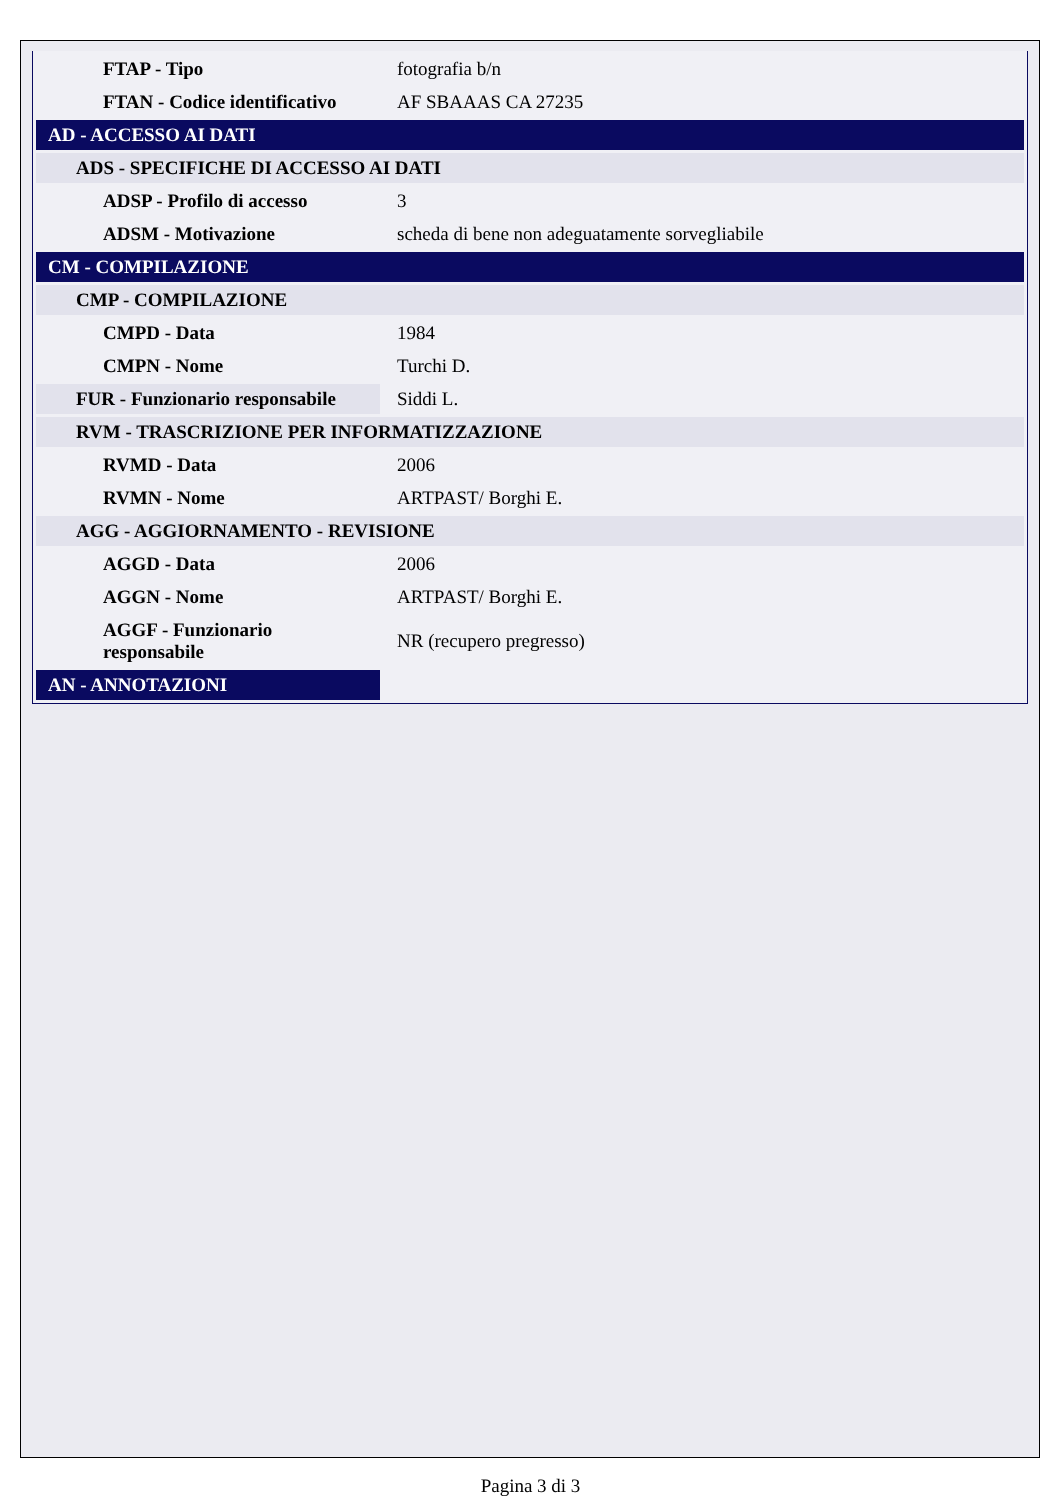| FTAP - Tipo | fotografia b/n |
| FTAN - Codice identificativo | AF SBAAAS CA 27235 |
| AD - ACCESSO AI DATI | |
| ADS - SPECIFICHE DI ACCESSO AI DATI | |
| ADSP - Profilo di accesso | 3 |
| ADSM - Motivazione | scheda di bene non adeguatamente sorvegliabile |
| CM - COMPILAZIONE | |
| CMP - COMPILAZIONE | |
| CMPD - Data | 1984 |
| CMPN - Nome | Turchi D. |
| FUR - Funzionario responsabile | Siddi L. |
| RVM - TRASCRIZIONE PER INFORMATIZZAZIONE | |
| RVMD - Data | 2006 |
| RVMN - Nome | ARTPAST/ Borghi E. |
| AGG - AGGIORNAMENTO - REVISIONE | |
| AGGD - Data | 2006 |
| AGGN - Nome | ARTPAST/ Borghi E. |
| AGGF - Funzionario responsabile | NR (recupero pregresso) |
| AN - ANNOTAZIONI | |
Pagina 3 di 3